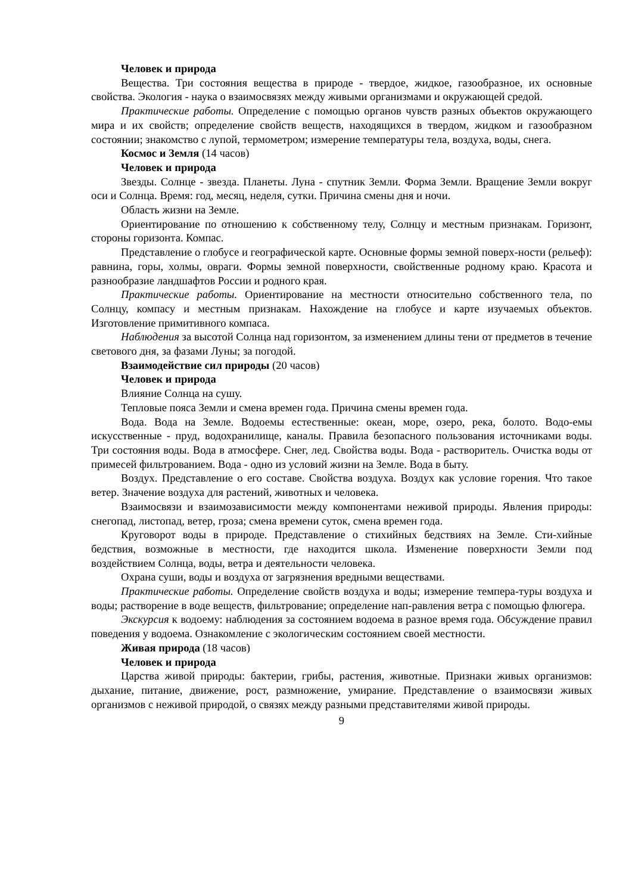Человек и природа
Вещества. Три состояния вещества в природе - твердое, жидкое, газообразное, их основные свойства. Экология - наука о взаимосвязях между живыми организмами и окружающей средой.
Практические работы. Определение с помощью органов чувств разных объектов окружающего мира и их свойств; определение свойств веществ, находящихся в твердом, жидком и газообразном состоянии; знакомство с лупой, термометром; измерение температуры тела, воздуха, воды, снега.
Космос и Земля (14 часов)
Человек и природа
Звезды. Солнце - звезда. Планеты. Луна - спутник Земли. Форма Земли. Вращение Земли вокруг оси и Солнца. Время: год, месяц, неделя, сутки. Причина смены дня и ночи.
Область жизни на Земле.
Ориентирование по отношению к собственному телу, Солнцу и местным признакам. Горизонт, стороны горизонта. Компас.
Представление о глобусе и географической карте. Основные формы земной поверх-ности (рельеф): равнина, горы, холмы, овраги. Формы земной поверхности, свойственные родному краю. Красота и разнообразие ландшафтов России и родного края.
Практические работы. Ориентирование на местности относительно собственного тела, по Солнцу, компасу и местным признакам. Нахождение на глобусе и карте изучаемых объектов. Изготовление примитивного компаса.
Наблюдения за высотой Солнца над горизонтом, за изменением длины тени от предметов в течение светового дня, за фазами Луны; за погодой.
Взаимодействие сил природы (20 часов)
Человек и природа
Влияние Солнца на сушу.
Тепловые пояса Земли и смена времен года. Причина смены времен года.
Вода. Вода на Земле. Водоемы естественные: океан, море, озеро, река, болото. Водо-емы искусственные - пруд, водохранилище, каналы. Правила безопасного пользования источниками воды. Три состояния воды. Вода в атмосфере. Снег, лед. Свойства воды. Вода - растворитель. Очистка воды от примесей фильтрованием. Вода - одно из условий жизни на Земле. Вода в быту.
Воздух. Представление о его составе. Свойства воздуха. Воздух как условие горения. Что такое ветер. Значение воздуха для растений, животных и человека.
Взаимосвязи и взаимозависимости между компонентами неживой природы. Явления природы: снегопад, листопад, ветер, гроза; смена времени суток, смена времен года.
Круговорот воды в природе. Представление о стихийных бедствиях на Земле. Сти-хийные бедствия, возможные в местности, где находится школа. Изменение поверхности Земли под воздействием Солнца, воды, ветра и деятельности человека.
Охрана суши, воды и воздуха от загрязнения вредными веществами.
Практические работы. Определение свойств воздуха и воды; измерение темпера-туры воздуха и воды; растворение в воде веществ, фильтрование; определение нап-равления ветра с помощью флюгера.
Экскурсия к водоему: наблюдения за состоянием водоема в разное время года. Обсуждение правил поведения у водоема. Ознакомление с экологическим состоянием своей местности.
Живая природа (18 часов)
Человек и природа
Царства живой природы: бактерии, грибы, растения, животные. Признаки живых организмов: дыхание, питание, движение, рост, размножение, умирание. Представление о взаимосвязи живых организмов с неживой природой, о связях между разными представителями живой природы.
9